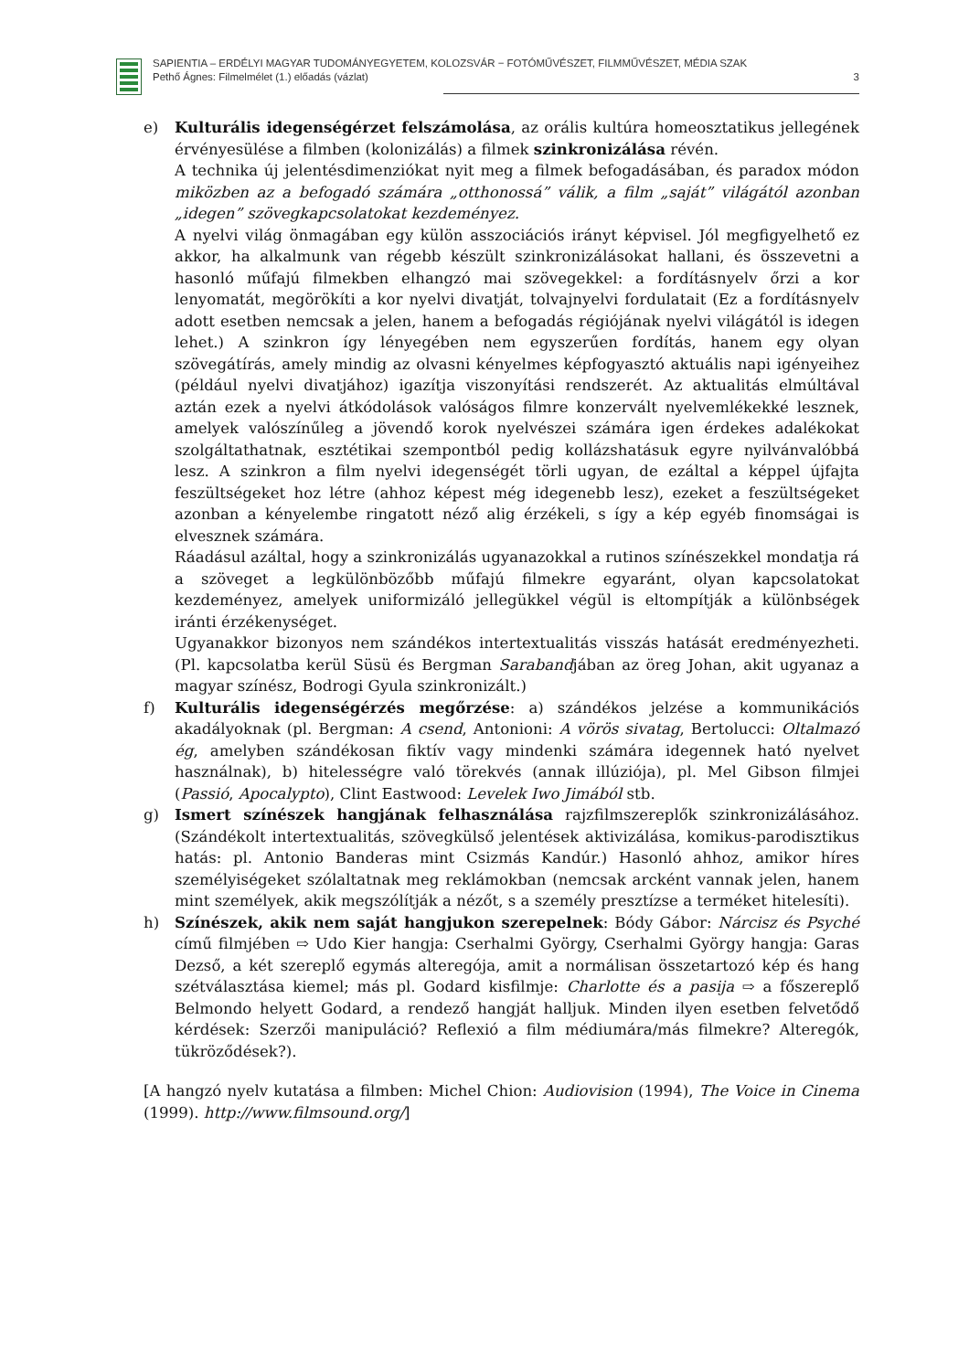SAPIENTIA – ERDÉLYI MAGYAR TUDOMÁNYEGYETEM, KOLOZSVÁR − FOTÓMŰVÉSZET, FILMMŰVÉSZET, MÉDIA SZAK
Pethő Ágnes: Filmelmélet (1.) előadás (vázlat) 3
e) Kulturális idegenségérzet felszámolása, az orális kultúra homeosztatikus jellegének érvényesülése a filmben (kolonizálás) a filmek szinkronizálása révén.
A technika új jelentésdimenziókat nyit meg a filmek befogadásában, és paradox módon miközben az a befogadó számára „otthonossá” válik, a film „saját” világától azonban „idegen” szövegkapcsolatokat kezdeményez.
A nyelvi világ önmagában egy külön asszociációs irányt képvisel. Jól megfigyelhető ez akkor, ha alkalmunk van régebb készült szinkronizálásokat hallani, és összevetni a hasonló műfajú filmekben elhangzó mai szövegekkel: a fordításnyelv őrzi a kor lenyomatát, megörökíti a kor nyelvi divatját, tolvajnyelvi fordulatait (Ez a fordításnyelv adott esetben nemcsak a jelen, hanem a befogadás régiójának nyelvi világától is idegen lehet.) A szinkron így lényegében nem egyszerűen fordítás, hanem egy olyan szövegátírás, amely mindig az olvasni kényelmes képfogyasztó aktuális napi igényeihez (például nyelvi divatjához) igazítja viszonyítási rendszerét. Az aktualitás elmúltával aztán ezek a nyelvi átkódolások valóságos filmre konzervált nyelvemlékekké lesznek, amelyek valószínűleg a jövendő korok nyelvészei számára igen érdekes adalékokat szolgáltathatnak, esztétikai szempontból pedig kollázshatásuk egyre nyilvánvalóbbá lesz. A szinkron a film nyelvi idegenségét törli ugyan, de ezáltal a képpel újfajta feszültségeket hoz létre (ahhoz képest még idegenebb lesz), ezeket a feszültségeket azonban a kényelembe ringatott néző alig érzékeli, s így a kép egyéb finomságai is elvesznek számára.
Ráadásul azáltal, hogy a szinkronizálás ugyanazokkal a rutinos színészekkel mondatja rá a szöveget a legkülönbözőbb műfajú filmekre egyaránt, olyan kapcsolatokat kezdeményez, amelyek uniformizáló jellegükkel végül is eltompítják a különbségek iránti érzékenységet.
Ugyanakkor bizonyos nem szándékos intertextualitás visszás hatását eredményezheti. (Pl. kapcsolatba kerül Süsü és Bergman Sarabandjában az öreg Johan, akit ugyanaz a magyar színész, Bodrogi Gyula szinkronizált.)
f) Kulturális idegenségérzés megőrzése: a) szándékos jelzése a kommunikációs akadályoknak (pl. Bergman: A csend, Antonioni: A vörös sivatag, Bertolucci: Oltalmazó ég, amelyben szándékosan fiktív vagy mindenki számára idegennek ható nyelvet használnak), b) hitelességre való törekvés (annak illúziója), pl. Mel Gibson filmjei (Passió, Apocalypto), Clint Eastwood: Levelek Iwo Jimából stb.
g) Ismert színészek hangjának felhasználása rajzfilmszereplők szinkronizálásához. (Szándékolt intertextualitás, szövegkülső jelentések aktivizálása, komikus-parodisztikus hatás: pl. Antonio Banderas mint Csizmás Kandúr.) Hasonló ahhoz, amikor híres személyiségeket szólaltatnak meg reklámokban (nemcsak arcként vannak jelen, hanem mint személyek, akik megszólítják a nézőt, s a személy presztízse a terméket hitelesíti).
h) Színészek, akik nem saját hangjukon szerepelnek: Bódy Gábor: Nárcisz és Psyché című filmjében ⇨ Udo Kier hangja: Cserhalmi György, Cserhalmi György hangja: Garas Dezső, a két szereplő egymás alteregója, amit a normálisan összetartozó kép és hang szétválasztása kiemel; más pl. Godard kisfilmje: Charlotte és a pasija ⇨ a főszereplő Belmondo helyett Godard, a rendező hangját halljuk. Minden ilyen esetben felvetődő kérdések: Szerzői manipuláció? Reflexió a film médiumára/más filmekre? Alteregók, tükröződések?).
[A hangzó nyelv kutatása a filmben: Michel Chion: Audiovision (1994), The Voice in Cinema (1999). http://www.filmsound.org/]